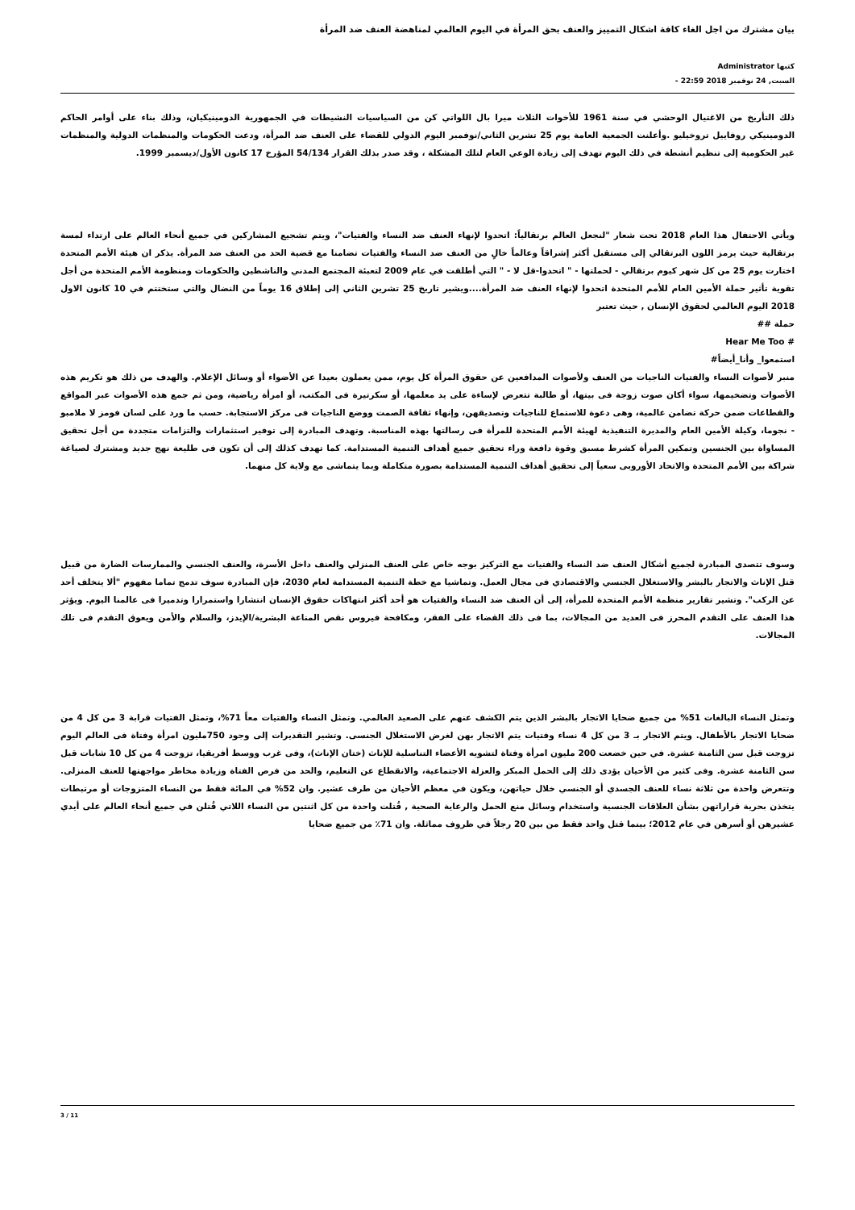بيان مشترك من اجل الغاء كافة اشكال التمييز والعنف بحق المرأة في اليوم العالمي لمناهضة العنف ضد المرأة
كتبها Administrator
السبت, 24 نوفمبر 2018 22:59 -
ذلك التأريخ من الاغتيال الوحشي في سنة 1961 للأخوات الثلاث ميرا بال اللواتي كن من السياسيات النشيطات في الجمهورية الدومينيكيان، وذلك بناء على أوامر الحاكم الدومينيكي روفاييل تروخيليو .وأعلنت الجمعية العامة يوم 25 تشرين الثاني/نوفمبر اليوم الدولي للقضاء على العنف ضد المرأة، ودعت الحكومات والمنظمات الدولية والمنظمات غير الحكومية إلى تنظيم أنشطة في ذلك اليوم تهدف إلى زيادة الوعي العام لتلك المشكلة ، وقد صدر بذلك القرار 54/134 المؤرخ 17 كانون الأول/ديسمبر 1999.
ويأتي الاحتفال هذا العام 2018 تحت شعار "لنجعل العالم برتقالياً: اتحدوا لإنهاء العنف ضد النساء والفتيات"، ويتم تشجيع المشاركين في جميع أنحاء العالم على ارتداء لمسة برتقالية حيث يرمز اللون البرتقالي إلى مستقبل أكثر إشراقاً وعالماً خالٍ من العنف ضد النساء والفتيات تضامنا مع قضية الحد من العنف ضد المرأة. يذكر ان هيئة الأمم المتحدة اختارت يوم 25 من كل شهر كيوم برتقالي - لحملتها - " اتحدوا-قل لا - " التي أطلقت في عام 2009 لتعبئة المجتمع المدني والناشطين والحكومات ومنظومة الأمم المتحدة من أجل تقوية تأثير حملة الأمين العام للأمم المتحدة اتحدوا لإنهاء العنف ضد المرأة....ويشير تاريخ 25 تشرين الثاني إلى إطلاق 16 يوماً من النضال والتي ستختتم في 10 كانون الاول 2018 اليوم العالمي لحقوق الإنسان , حيث تعتبر
حملة ##
Hear Me Too #
استمعوا_ وأنا_أيضاً#
منبر لأصوات النساء والفتيات الناجيات من العنف ولأصوات المدافعين عن حقوق المرأة كل يوم، ممن يعملون بعيدا عن الأضواء أو وسائل الإعلام. والهدف من ذلك هو تكريم هذه الأصوات وتضخيمها، سواء أكان صوت زوجة فى بيتها، أو طالبة تتعرض لإساءة على يد معلمها، أو سكرتيرة فى المكتب، أو امرأة رياضية، ومن ثم جمع هذه الأصوات عبر المواقع والقطاعات ضمن حركة تضامن عالمية، وهى دعوة للاستماع للناجيات وتصديقهن، وإنهاء ثقافة الصمت ووضع الناجيات فى مركز الاستجابة. حسب ما ورد على لسان فومز لا ملامبو - نجوما، وكيلة الأمين العام والمديرة التنفيذية لهيئة الأمم المتحدة للمرأة فى رسالتها بهذه المناسبة. وتهدف المبادرة إلى توفير استثمارات والتزامات متجددة من أجل تحقيق المساواة بين الجنسين وتمكين المرأة كشرط مسبق وقوة دافعة وراء تحقيق جميع أهداف التنمية المستدامة. كما تهدف كذلك إلى أن تكون فى طليعة نهج جديد ومشترك لصياغة شراكة بين الأمم المتحدة والاتحاد الأوروبى سعياً إلى تحقيق أهداف التنمية المستدامة بصورة متكاملة وبما يتماشى مع ولاية كل منهما.
وسوف تتصدى المبادرة لجميع أشكال العنف ضد النساء والفتيات مع التركيز بوجه خاص على العنف المنزلي والعنف داخل الأسرة، والعنف الجنسي والممارسات الضارة من قبيل قتل الإناث والاتجار بالبشر والاستغلال الجنسي والاقتصادي فى مجال العمل. وتماشيا مع خطة التنمية المستدامة لعام 2030، فإن المبادرة سوف تدمج تماما مفهوم "ألا يتخلف أحد عن الركب". وتشير تقارير منظمة الأمم المتحدة للمرأة، إلى أن العنف ضد النساء والفتيات هو أحد أكثر انتهاكات حقوق الإنسان انتشارا واستمرارا وتدميرا فى عالمنا اليوم. ويؤثر هذا العنف على التقدم المحرز فى العديد من المجالات، بما فى ذلك القضاء على الفقر، ومكافحة فيروس نقص المناعة البشرية/الإيدز، والسلام والأمن ويعوق التقدم فى تلك المجالات.
وتمثل النساء البالغات 51% من جميع ضحايا الاتجار بالبشر الذين يتم الكشف عنهم على الصعيد العالمي. وتمثل النساء والفتيات معاً 71%، وتمثل الفتيات قرابة 3 من كل 4 من ضحايا الاتجار بالأطفال. ويتم الاتجار بـ 3 من كل 4 نساء وفتيات يتم الاتجار بهن لغرض الاستغلال الجنسى. وتشير التقديرات إلى وجود 750مليون امرأة وفتاة فى العالم اليوم تزوجت قبل سن الثامنة عشرة. في حين خضعت 200 مليون امرأة وفتاة لتشويه الأعضاء التناسلية للإناث (ختان الإناث)، وفى غرب ووسط أفريقيا، تزوجت 4 من كل 10 شابات قبل سن الثامنة عشرة. وفى كثير من الأحيان يؤدى ذلك إلى الحمل المبكر والعزلة الاجتماعية، والانقطاع عن التعليم، والحد من فرص الفتاة وزيادة مخاطر مواجهتها للعنف المنزلى. وتتعرض واحدة من ثلاثة نساء للعنف الجسدي أو الجنسي خلال حياتهن، ويكون في معظم الأحيان من طرف عشير. وان 52% في المائة فقط من النساء المتزوجات أو مرتبطات يتخذن بحرية قراراتهن بشأن العلاقات الجنسية واستخدام وسائل منع الحمل والرعاية الصحية , قُتلت واحدة من كل اثنتين من النساء اللاتي قُتلن في جميع أنحاء العالم على أيدي عشيرهن أو أسرهن في عام 2012؛ بينما قتل واحد فقط من بين 20 رجلاً في ظروف مماثلة. وان 71٪ من جميع ضحايا
3 / 11